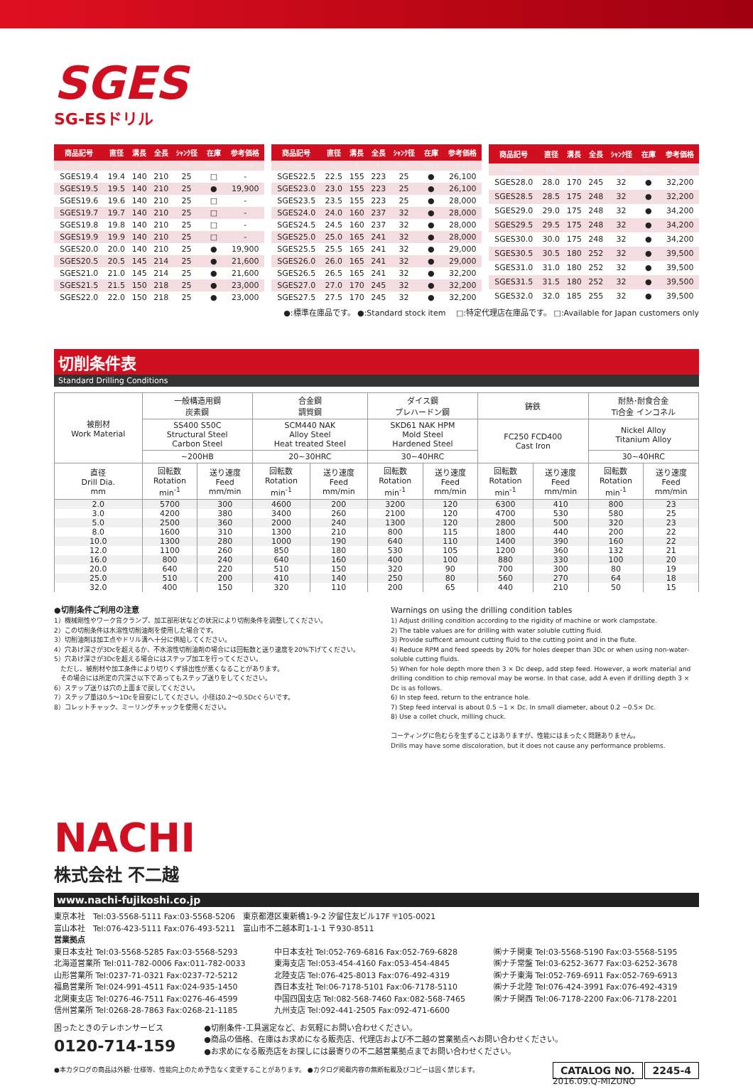SGES
SG-ESドリル
| 商品記号 | 直径 | 溝長 | 全長 | ｼｬﾝｸ径 | 在庫 | 参考価格 |
| --- | --- | --- | --- | --- | --- | --- |
| Code | Dc | ℓ | L | Ds | Stock | Price |
| SGES19.4 | 19.4 | 140 | 210 | 25 | □ | - |
| SGES19.5 | 19.5 | 140 | 210 | 25 | ● | 19,900 |
| SGES19.6 | 19.6 | 140 | 210 | 25 | □ | - |
| SGES19.7 | 19.7 | 140 | 210 | 25 | □ | - |
| SGES19.8 | 19.8 | 140 | 210 | 25 | □ | - |
| SGES19.9 | 19.9 | 140 | 210 | 25 | □ | - |
| SGES20.0 | 20.0 | 140 | 210 | 25 | ● | 19,900 |
| SGES20.5 | 20.5 | 145 | 214 | 25 | ● | 21,600 |
| SGES21.0 | 21.0 | 145 | 214 | 25 | ● | 21,600 |
| SGES21.5 | 21.5 | 150 | 218 | 25 | ● | 23,000 |
| SGES22.0 | 22.0 | 150 | 218 | 25 | ● | 23,000 |
| 商品記号 | 直径 | 溝長 | 全長 | ｼｬﾝｸ径 | 在庫 | 参考価格 |
| --- | --- | --- | --- | --- | --- | --- |
| Code | Dc | ℓ | L | Ds | Stock | Price |
| SGES22.5 | 22.5 | 155 | 223 | 25 | ● | 26,100 |
| SGES23.0 | 23.0 | 155 | 223 | 25 | ● | 26,100 |
| SGES23.5 | 23.5 | 155 | 223 | 25 | ● | 28,000 |
| SGES24.0 | 24.0 | 160 | 237 | 32 | ● | 28,000 |
| SGES24.5 | 24.5 | 160 | 237 | 32 | ● | 28,000 |
| SGES25.0 | 25.0 | 165 | 241 | 32 | ● | 28,000 |
| SGES25.5 | 25.5 | 165 | 241 | 32 | ● | 29,000 |
| SGES26.0 | 26.0 | 165 | 241 | 32 | ● | 29,000 |
| SGES26.5 | 26.5 | 165 | 241 | 32 | ● | 32,200 |
| SGES27.0 | 27.0 | 170 | 245 | 32 | ● | 32,200 |
| SGES27.5 | 27.5 | 170 | 245 | 32 | ● | 32,200 |
| 商品記号 | 直径 | 溝長 | 全長 | ｼｬﾝｸ径 | 在庫 | 参考価格 |
| --- | --- | --- | --- | --- | --- | --- |
| Code | Dc | ℓ | L | Ds | Stock | Price |
| SGES28.0 | 28.0 | 170 | 245 | 32 | ● | 32,200 |
| SGES28.5 | 28.5 | 175 | 248 | 32 | ● | 32,200 |
| SGES29.0 | 29.0 | 175 | 248 | 32 | ● | 34,200 |
| SGES29.5 | 29.5 | 175 | 248 | 32 | ● | 34,200 |
| SGES30.0 | 30.0 | 175 | 248 | 32 | ● | 34,200 |
| SGES30.5 | 30.5 | 180 | 252 | 32 | ● | 39,500 |
| SGES31.0 | 31.0 | 180 | 252 | 32 | ● | 39,500 |
| SGES31.5 | 31.5 | 180 | 252 | 32 | ● | 39,500 |
| SGES32.0 | 32.0 | 185 | 255 | 32 | ● | 39,500 |
●:標準在庫品です。 ●:Standard stock item　 □:特定代理店在庫品です。 □:Available for Japan customers only
切削条件表
Standard Drilling Conditions
| 被削材 Work Material | 一般構造用鋼 炭素鋼 | | 合金鋼 調質鋼 | | ダイス鋼 プレハードン鋼 | | 鋳鉄 | | 耐熱･耐食合金 Ti合金 インコネル | |
| --- | --- | --- | --- | --- | --- | --- | --- | --- | --- | --- |
| | SS400 S50C Structural Steel Carbon Steel | | SCM440 NAK Alloy Steel Heat treated Steel | | SKD61 NAK HPM Mold Steel Hardened Steel | | FC250 FCD400 Cast Iron | | Nickel Alloy Titanium Alloy | |
| | ~200HB | | 20~30HRC | | 30~40HRC | | | | 30~40HRC | |
| 直径 Drill Dia. mm | 回転数 Rotation min<sup>-1</sup> | 送り速度 Feed mm/min | 回転数 Rotation min<sup>-1</sup> | 送り速度 Feed mm/min | 回転数 Rotation min<sup>-1</sup> | 送り速度 Feed mm/min | 回転数 Rotation min<sup>-1</sup> | 送り速度 Feed mm/min | 回転数 Rotation min<sup>-1</sup> | 送り速度 Feed mm/min |
| 2.0 | 5700 | 300 | 4600 | 200 | 3200 | 120 | 6300 | 410 | 800 | 23 |
| 3.0 | 4200 | 380 | 3400 | 260 | 2100 | 120 | 4700 | 530 | 580 | 25 |
| 5.0 | 2500 | 360 | 2000 | 240 | 1300 | 120 | 2800 | 500 | 320 | 23 |
| 8.0 | 1600 | 310 | 1300 | 210 | 800 | 115 | 1800 | 440 | 200 | 22 |
| 10.0 | 1300 | 280 | 1000 | 190 | 640 | 110 | 1400 | 390 | 160 | 22 |
| 12.0 | 1100 | 260 | 850 | 180 | 530 | 105 | 1200 | 360 | 132 | 21 |
| 16.0 | 800 | 240 | 640 | 160 | 400 | 100 | 880 | 330 | 100 | 20 |
| 20.0 | 640 | 220 | 510 | 150 | 320 | 90 | 700 | 300 | 80 | 19 |
| 25.0 | 510 | 200 | 410 | 140 | 250 | 80 | 560 | 270 | 64 | 18 |
| 32.0 | 400 | 150 | 320 | 110 | 200 | 65 | 440 | 210 | 50 | 15 |
●切削条件ご利用の注意
1）機械剛性やワーク背クランプ、加工部形状などの状況により切削条件を調整してください。
2）この切削条件は水溶性切削油剤を使用した場合です。
3）切削油剤は加工点やドリル溝へ十分に供給してください。
4）穴あけ深さが3Dcを超えるか、不水溶性切削油剤の場合には回転数と送り速度を20%下げてください。
5）穴あけ深さが3Dcを超える場合にはステップ加工を行ってください。
　ただし、被削材や加工条件により切りくず排出性が悪くなることがあります。
　その場合には所定の穴深さ以下であってもステップ送りをしてください。
6）ステップ送りは穴の上面まで戻してください。
7）ステップ量は0.5～1Dcを目安にしてください。小径は0.2～0.5Dcぐらいです。
8）コレットチャック、ミーリングチャックを使用ください。
Warnings on using the drilling condition tables
1) Adjust drilling condition according to the rigidity of machine or work clampstate.
2) The table values are for drilling with water soluble cutting fluid.
3) Provide sufficent amount cutting fluid to the cutting point and in the flute.
4) Reduce RPM and feed speeds by 20% for holes deeper than 3Dc or when using non-water-soluble cutting fluids.
5) When for hole depth more then 3 × Dc deep, add step feed. However, a work material and drilling condition to chip removal may be worse. In that case, add A even if drilling depth 3 × Dc is as follows.
6) In step feed, return to the entrance hole.
7) Step feed interval is about 0.5 ~1 × Dc. In small diameter, about 0.2 ~0.5× Dc.
8) Use a collet chuck, milling chuck.
コーティングに色むらを生ずることはありますが、性能にはまったく問題ありません。
Drills may have some discoloration, but it does not cause any performance problems.
NACHI
株式会社 不二越
www.nachi-fujikoshi.co.jp
東京本社　Tel:03-5568-5111 Fax:03-5568-5206　東京都港区東新橋1-9-2 汐留住友ビル17F 〒105-0021
富山本社　Tel:076-423-5111 Fax:076-493-5211　富山市不二越本町1-1-1 〒930-8511
営業拠点
東日本支社 Tel:03-5568-5285 Fax:03-5568-5293
北海道営業所 Tel:011-782-0006 Fax:011-782-0033
山形営業所 Tel:0237-71-0321 Fax:0237-72-5212
福島営業所 Tel:024-991-4511 Fax:024-935-1450
北関東支店 Tel:0276-46-7511 Fax:0276-46-4599
信州営業所 Tel:0268-28-7863 Fax:0268-21-1185
中日本支社 Tel:052-769-6816 Fax:052-769-6828
東海支店 Tel:053-454-4160 Fax:053-454-4845
北陸支店 Tel:076-425-8013 Fax:076-492-4319
西日本支社 Tel:06-7178-5101 Fax:06-7178-5110
中国四国支店 Tel:082-568-7460 Fax:082-568-7465
九州支店 Tel:092-441-2505 Fax:092-471-6600
㈱ナチ関東 Tel:03-5568-5190 Fax:03-5568-5195
㈱ナチ常盤 Tel:03-6252-3677 Fax:03-6252-3678
㈱ナチ東海 Tel:052-769-6911 Fax:052-769-6913
㈱ナチ北陸 Tel:076-424-3991 Fax:076-492-4319
㈱ナチ関西 Tel:06-7178-2200 Fax:06-7178-2201
困ったときのテレホンサービス
0120-714-159
●切削条件･工具選定など、お気軽にお問い合わせください。
●商品の価格、在庫はお求めになる販売店、代理店および不二越の営業拠点へお問い合わせください。
●お求めになる販売店をお探しには最寄りの不二越営業拠点までお問い合わせください。
●本カタログの商品は外観･仕様等、性能向上のため予告なく変更することがあります。 ●カタログ掲載内容の無断転載及びコピーは固く禁じます。 CATALOG NO. 2245-4
2016.09.Q-MIZUNO